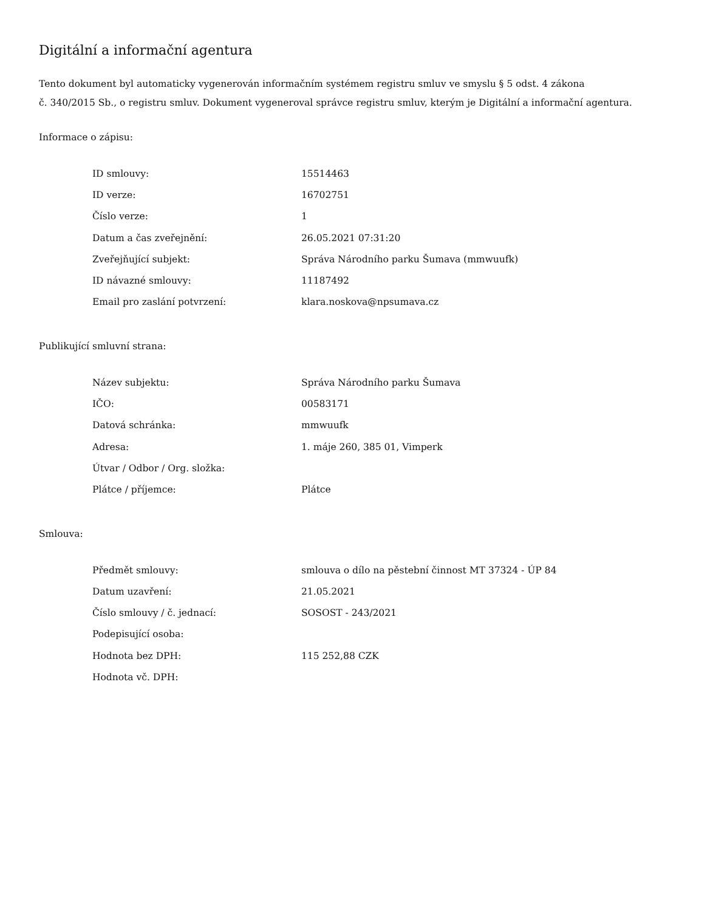Digitální a informační agentura
Tento dokument byl automaticky vygenerován informačním systémem registru smluv ve smyslu § 5 odst. 4 zákona
č. 340/2015 Sb., o registru smluv. Dokument vygeneroval správce registru smluv, kterým je Digitální a informační agentura.
Informace o zápisu:
| ID smlouvy: | 15514463 |
| ID verze: | 16702751 |
| Číslo verze: | 1 |
| Datum a čas zveřejnění: | 26.05.2021 07:31:20 |
| Zveřejňující subjekt: | Správa Národního parku Šumava (mmwuufk) |
| ID návazné smlouvy: | 11187492 |
| Email pro zaslání potvrzení: | klara.noskova@npsumava.cz |
Publikující smluvní strana:
| Název subjektu: | Správa Národního parku Šumava |
| IČO: | 00583171 |
| Datová schránka: | mmwuufk |
| Adresa: | 1. máje 260, 385 01, Vimperk |
| Útvar / Odbor / Org. složka: | |
| Plátce / příjemce: | Plátce |
Smlouva:
| Předmět smlouvy: | smlouva o dílo na pěstební činnost MT 37324 - ÚP 84 |
| Datum uzavření: | 21.05.2021 |
| Číslo smlouvy / č. jednací: | SOSOST - 243/2021 |
| Podepisující osoba: | |
| Hodnota bez DPH: | 115 252,88 CZK |
| Hodnota vč. DPH: | |